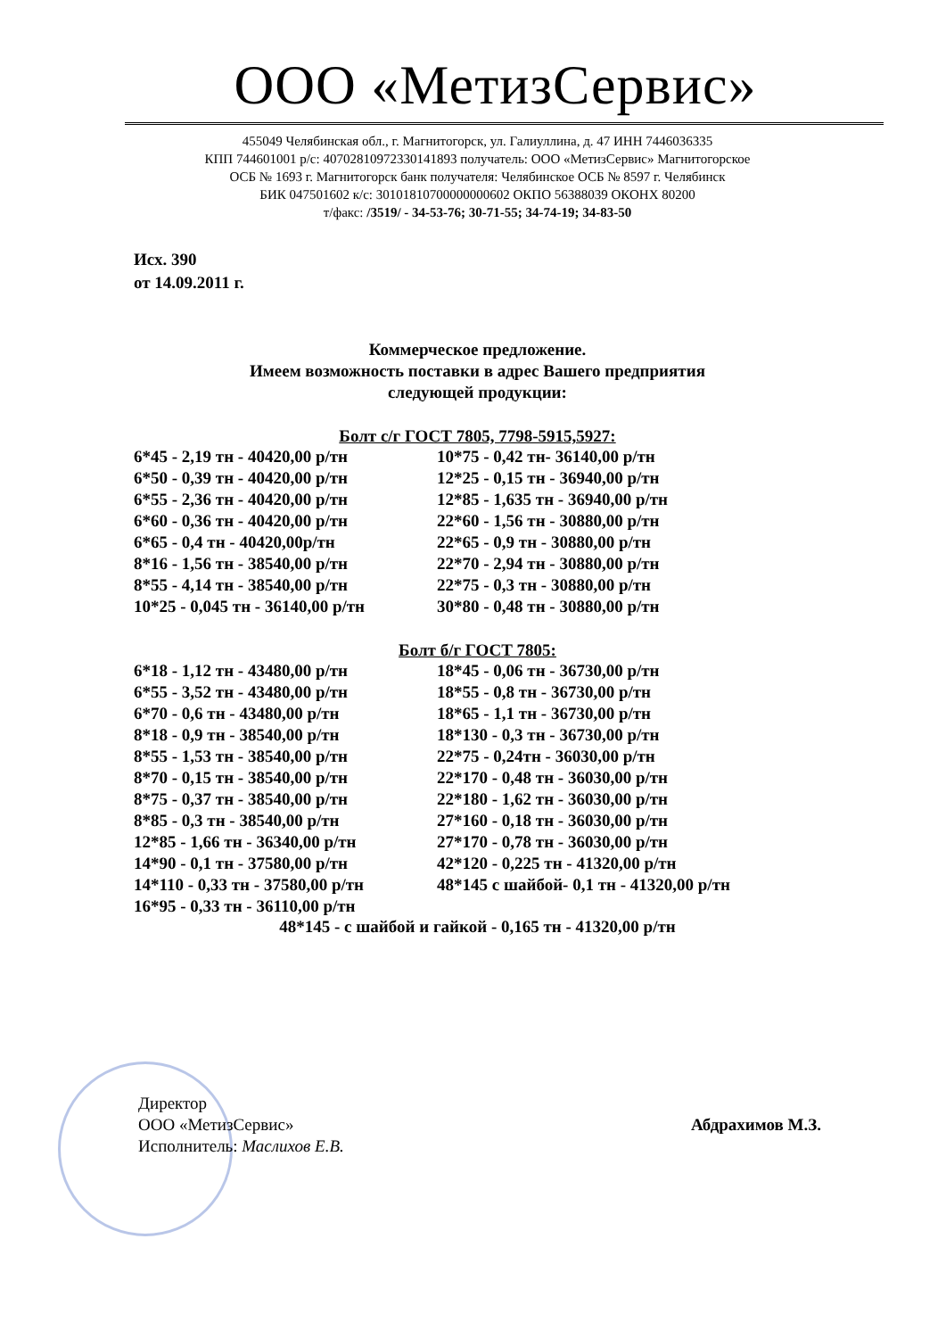ООО «МетизСервис»
455049 Челябинская обл., г. Магнитогорск, ул. Галиуллина, д. 47 ИНН 7446036335
КПП 744601001 р/с: 40702810972330141893 получатель: ООО «МетизСервис» Магнитогорское
ОСБ № 1693 г. Магнитогорск банк получателя: Челябинское ОСБ № 8597 г. Челябинск
БИК 047501602 к/с: 30101810700000000602 ОКПО 56388039 ОКОНХ 80200
т/факс: /3519/ - 34-53-76; 30-71-55; 34-74-19; 34-83-50
Исх. 390
от 14.09.2011 г.
Коммерческое предложение.
Имеем возможность поставки в адрес Вашего предприятия
следующей продукции:
Болт с/г ГОСТ 7805, 7798-5915,5927:
| 6*45 - 2,19 тн - 40420,00 р/тн | 10*75 - 0,42 тн- 36140,00 р/тн |
| 6*50 - 0,39 тн - 40420,00 р/тн | 12*25 - 0,15 тн - 36940,00 р/тн |
| 6*55 - 2,36 тн - 40420,00 р/тн | 12*85 - 1,635 тн - 36940,00 р/тн |
| 6*60 - 0,36 тн - 40420,00 р/тн | 22*60 - 1,56 тн - 30880,00 р/тн |
| 6*65 - 0,4 тн - 40420,00р/тн | 22*65 - 0,9 тн - 30880,00 р/тн |
| 8*16 - 1,56 тн - 38540,00 р/тн | 22*70 - 2,94 тн - 30880,00 р/тн |
| 8*55 - 4,14 тн - 38540,00 р/тн | 22*75 - 0,3 тн - 30880,00 р/тн |
| 10*25 - 0,045 тн - 36140,00 р/тн | 30*80 - 0,48 тн - 30880,00 р/тн |
Болт б/г ГОСТ 7805:
| 6*18 - 1,12 тн - 43480,00 р/тн | 18*45 - 0,06 тн - 36730,00 р/тн |
| 6*55 - 3,52 тн - 43480,00 р/тн | 18*55 - 0,8 тн - 36730,00 р/тн |
| 6*70 - 0,6 тн - 43480,00 р/тн | 18*65 - 1,1 тн - 36730,00 р/тн |
| 8*18 - 0,9 тн - 38540,00 р/тн | 18*130 - 0,3 тн - 36730,00 р/тн |
| 8*55 - 1,53 тн - 38540,00 р/тн | 22*75 - 0,24тн - 36030,00 р/тн |
| 8*70 - 0,15 тн - 38540,00 р/тн | 22*170 - 0,48 тн - 36030,00 р/тн |
| 8*75 - 0,37 тн - 38540,00 р/тн | 22*180 - 1,62 тн - 36030,00 р/тн |
| 8*85 - 0,3 тн - 38540,00 р/тн | 27*160 - 0,18 тн - 36030,00 р/тн |
| 12*85 - 1,66 тн - 36340,00 р/тн | 27*170 - 0,78 тн - 36030,00 р/тн |
| 14*90 - 0,1 тн - 37580,00 р/тн | 42*120 - 0,225 тн - 41320,00 р/тн |
| 14*110 - 0,33 тн - 37580,00 р/тн | 48*145 с шайбой- 0,1 тн - 41320,00 р/тн |
| 16*95 - 0,33 тн - 36110,00 р/тн | |
48*145 - с шайбой и гайкой - 0,165 тн - 41320,00 р/тн
Директор
ООО «МетизСервис»
Исполнитель: Маслихов Е.В.
Абдрахимов М.З.